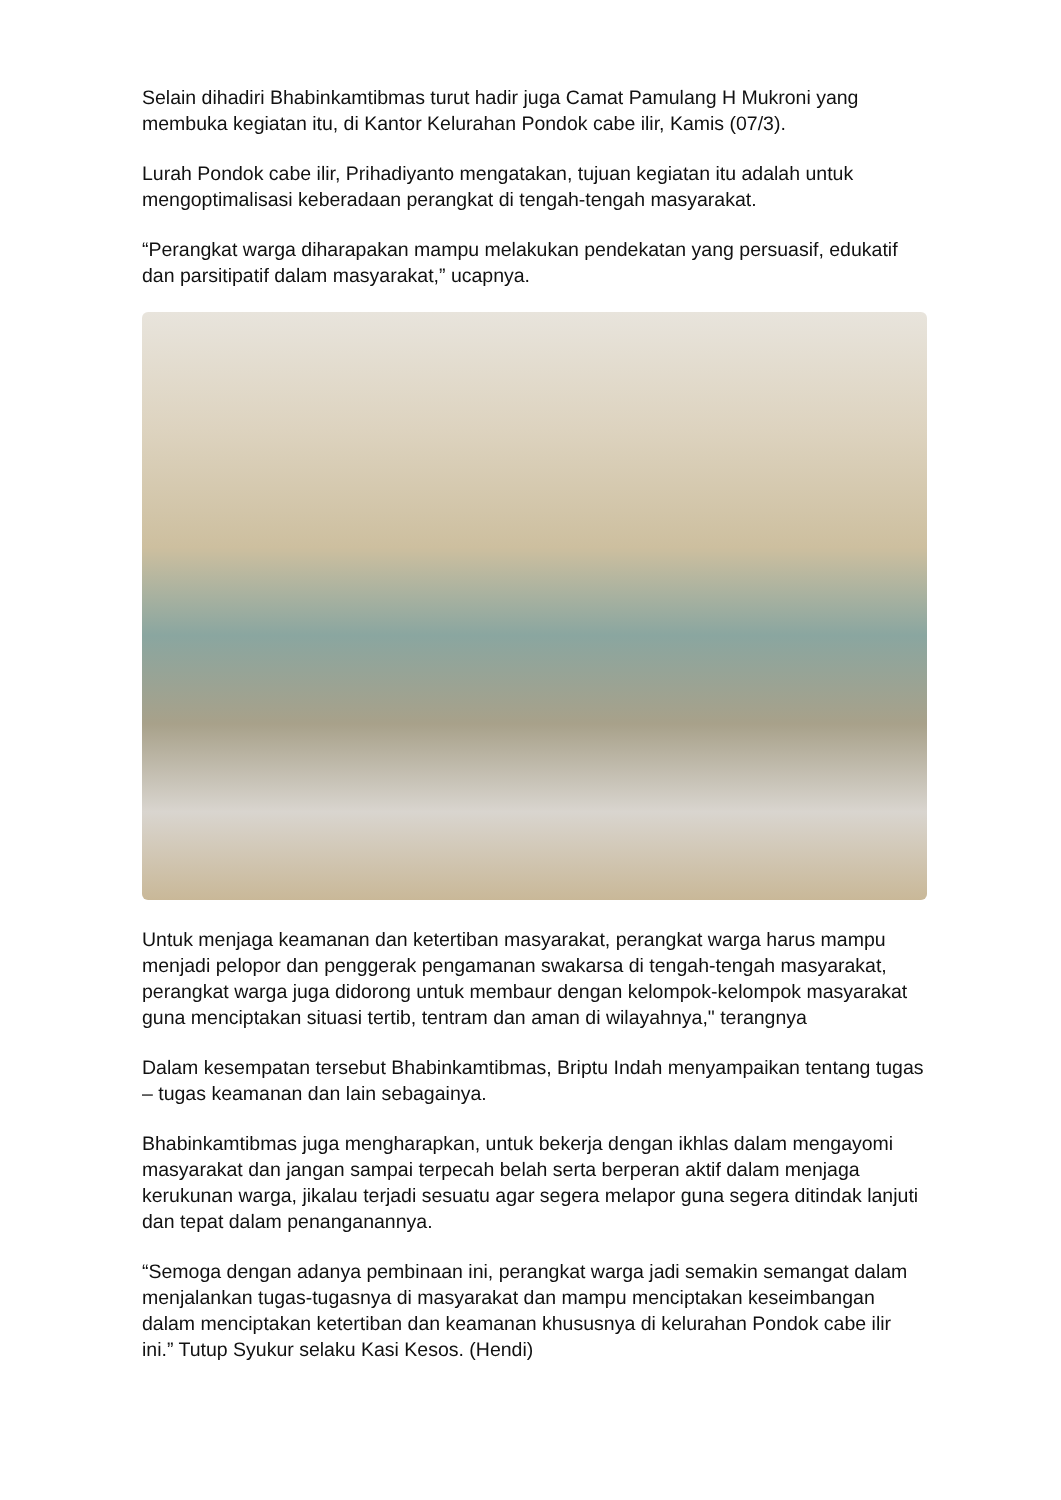Selain dihadiri Bhabinkamtibmas turut hadir juga Camat Pamulang H Mukroni yang membuka kegiatan itu, di Kantor Kelurahan Pondok cabe ilir, Kamis (07/3).
Lurah Pondok cabe ilir, Prihadiyanto mengatakan, tujuan kegiatan itu adalah untuk mengoptimalisasi keberadaan perangkat di tengah-tengah masyarakat.
“Perangkat warga diharapakan mampu melakukan pendekatan yang persuasif, edukatif dan parsitipatif dalam masyarakat,” ucapnya.
Untuk menjaga keamanan dan ketertiban masyarakat, perangkat warga harus mampu menjadi pelopor dan penggerak pengamanan swakarsa di tengah-tengah masyarakat, perangkat warga juga didorong untuk membaur dengan kelompok-kelompok masyarakat guna menciptakan situasi tertib, tentram dan aman di wilayahnya," terangnya
Dalam kesempatan tersebut Bhabinkamtibmas, Briptu Indah menyampaikan tentang tugas – tugas keamanan dan lain sebagainya.
Bhabinkamtibmas juga mengharapkan, untuk bekerja dengan ikhlas dalam mengayomi masyarakat dan jangan sampai terpecah belah serta berperan aktif dalam menjaga kerukunan warga, jikalau terjadi sesuatu agar segera melapor guna segera ditindak lanjuti dan tepat dalam penanganannya.
“Semoga dengan adanya pembinaan ini, perangkat warga jadi semakin semangat dalam menjalankan tugas-tugasnya di masyarakat dan mampu menciptakan keseimbangan dalam menciptakan ketertiban dan keamanan khususnya di kelurahan Pondok cabe ilir ini.” Tutup Syukur selaku Kasi Kesos. (Hendi)